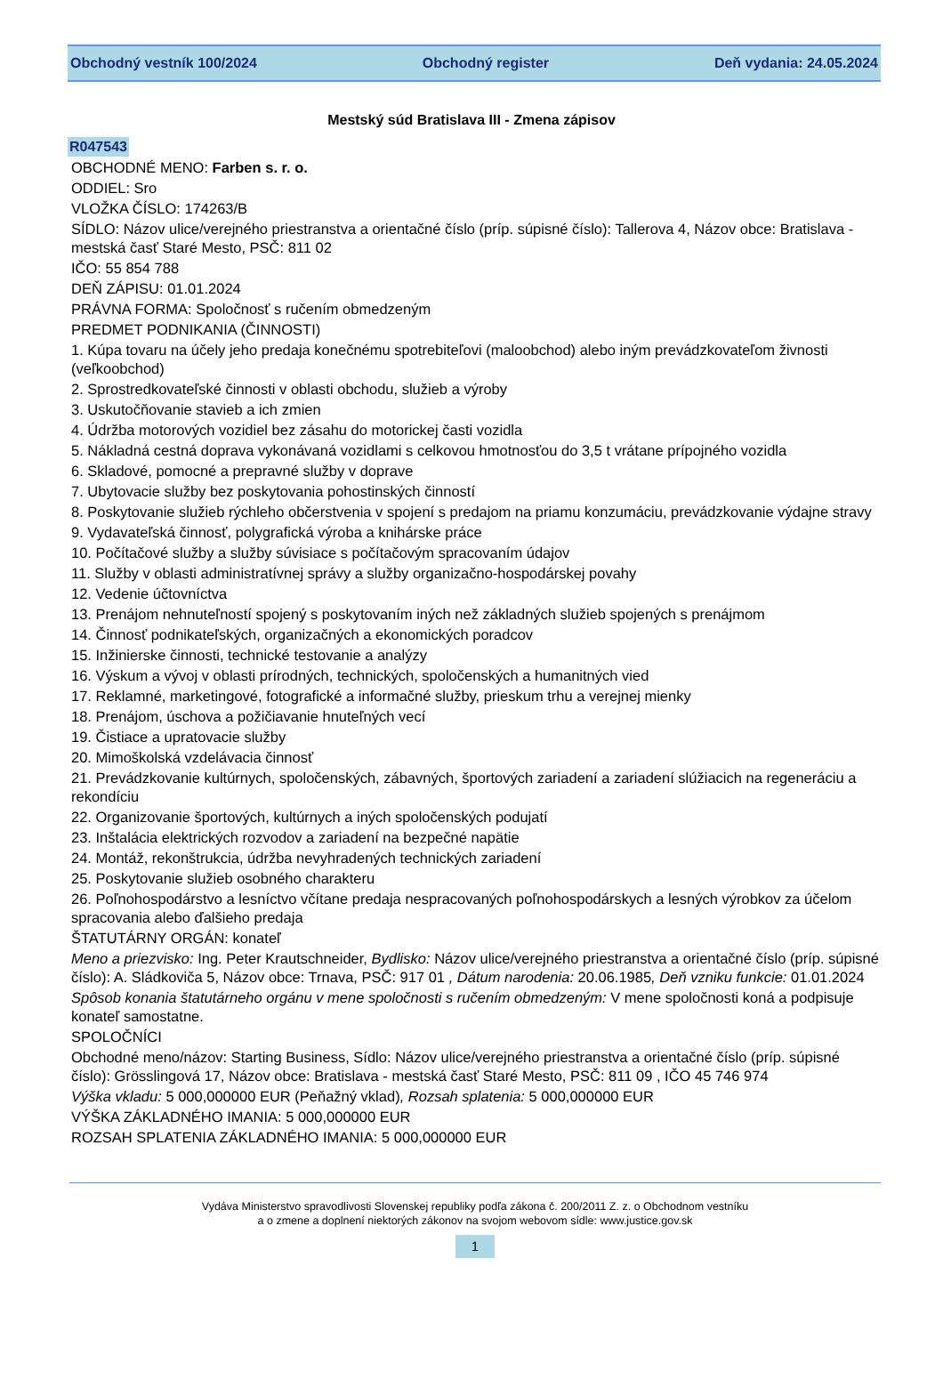Obchodný vestník 100/2024 Obchodný register Deň vydania: 24.05.2024
Mestský súd Bratislava III - Zmena zápisov
R047543
OBCHODNÉ MENO: Farben s. r. o.
ODDIEL: Sro
VLOŽKA ČÍSLO: 174263/B
SÍDLO: Názov ulice/verejného priestranstva a orientačné číslo (príp. súpisné číslo): Tallerova 4, Názov obce: Bratislava - mestská časť Staré Mesto, PSČ: 811 02
IČO: 55 854 788
DEŇ ZÁPISU: 01.01.2024
PRÁVNA FORMA: Spoločnosť s ručením obmedzeným
PREDMET PODNIKANIA (ČINNOSTI)
1. Kúpa tovaru na účely jeho predaja konečnému spotrebiteľovi (maloobchod) alebo iným prevádzkovateľom živnosti (veľkoobchod)
2. Sprostredkovateľské činnosti v oblasti obchodu, služieb a výroby
3. Uskutočňovanie stavieb a ich zmien
4. Údržba motorových vozidiel bez zásahu do motorickej časti vozidla
5. Nákladná cestná doprava vykonávaná vozidlami s celkovou hmotnosťou do 3,5 t vrátane prípojného vozidla
6. Skladové, pomocné a prepravné služby v doprave
7. Ubytovacie služby bez poskytovania pohostinských činností
8. Poskytovanie služieb rýchleho občerstvenia v spojení s predajom na priamu konzumáciu, prevádzkovanie výdajne stravy
9. Vydavateľská činnosť, polygrafická výroba a knihárske práce
10. Počítačové služby a služby súvisiace s počítačovým spracovaním údajov
11. Služby v oblasti administratívnej správy a služby organizačno-hospodárskej povahy
12. Vedenie účtovníctva
13. Prenájom nehnuteľností spojený s poskytovaním iných než základných služieb spojených s prenájmom
14. Činnosť podnikateľských, organizačných a ekonomických poradcov
15. Inžinierske činnosti, technické testovanie a analýzy
16. Výskum a vývoj v oblasti prírodných, technických, spoločenských a humanitných vied
17. Reklamné, marketingové, fotografické a informačné služby, prieskum trhu a verejnej mienky
18. Prenájom, úschova a požičiavanie hnuteľných vecí
19. Čistiace a upratovacie služby
20. Mimoškolská vzdelávacia činnosť
21. Prevádzkovanie kultúrnych, spoločenských, zábavných, športových zariadení a zariadení slúžiacich na regeneráciu a rekondíciu
22. Organizovanie športových, kultúrnych a iných spoločenských podujatí
23. Inštalácia elektrických rozvodov a zariadení na bezpečné napätie
24. Montáž, rekonštrukcia, údržba nevyhradených technických zariadení
25. Poskytovanie služieb osobného charakteru
26. Poľnohospodárstvo a lesníctvo včítane predaja nespracovaných poľnohospodárskych a lesných výrobkov za účelom spracovania alebo ďalšieho predaja
ŠTATUTÁRNY ORGÁN: konateľ
Meno a priezvisko: Ing. Peter Krautschneider, Bydlisko: Názov ulice/verejného priestranstva a orientačné číslo (príp. súpisné číslo): A. Sládkoviča 5, Názov obce: Trnava, PSČ: 917 01 , Dátum narodenia: 20.06.1985, Deň vzniku funkcie: 01.01.2024
Spôsob konania štatutárneho orgánu v mene spoločnosti s ručením obmedzeným: V mene spoločnosti koná a podpisuje konateľ samostatne.
SPOLOČNÍCI
Obchodné meno/názov: Starting Business, Sídlo: Názov ulice/verejného priestranstva a orientačné číslo (príp. súpisné číslo): Grösslingová 17, Názov obce: Bratislava - mestská časť Staré Mesto, PSČ: 811 09 , IČO 45 746 974
Výška vkladu: 5 000,000000 EUR (Peňažný vklad), Rozsah splatenia: 5 000,000000 EUR
VÝŠKA ZÁKLADNÉHO IMANIA: 5 000,000000 EUR
ROZSAH SPLATENIA ZÁKLADNÉHO IMANIA: 5 000,000000 EUR
Vydáva Ministerstvo spravodlivosti Slovenskej republiky podľa zákona č. 200/2011 Z. z. o Obchodnom vestníku
a o zmene a doplnení niektorých zákonov na svojom webovom sídle: www.justice.gov.sk
1